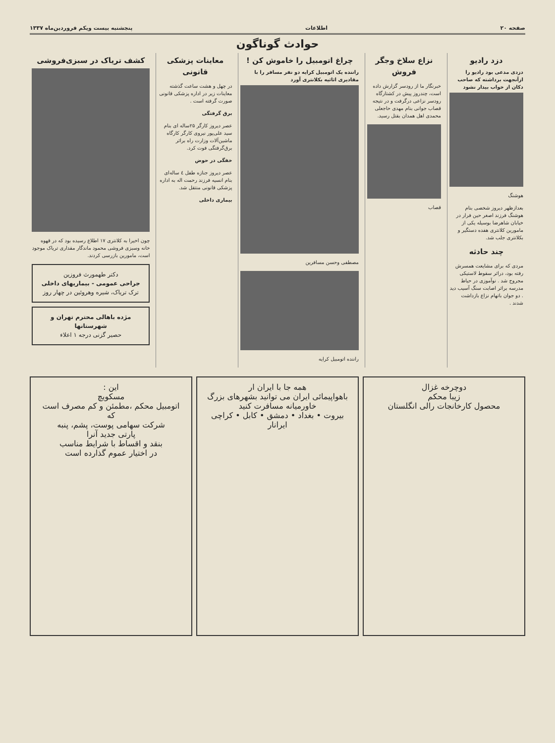صفحه ۲۰ اطلاعات پنجشنبه بیست ویکم فروردین‌ماه ۱۳۳۷
حوادث گوناگون
دزد رادیو
دزدی مدعی بود رادیو را ازآنجهت برداشته که صاحب دکان از خواب بیدار نشود
هوشنگ
بعدازظهر دیروز شخصی بنام هوشنگ فرزند اصغر حین فرار در خیابان شاهرضا بوسیله یکی از مامورین کلانتری هفده دستگیر و بکلانتری جلب شد.
چند حادثه
مردی که برای مشایعت همسرش رفته بود، دراثر سقوط لاستیکی مجروح شد . نوآموزی در حیاط مدرسه براثر اصابت سنگ آسیب دید . دو جوان باتهام نزاع بازداشت شدند .
نزاع سلاخ وجگر فروش
خبرنگار ما از رودسر گزارش داده است، چندروز پیش در کشتارگاه رودسر نزاعی درگرفت و در نتیجه قصاب جوانی بنام مهدی حاجعلی محمدی اهل همدان بقتل رسید.
قصاب
چراغ اتومبیل را خاموش کن !
راننده یک اتومبیل کرایه دو نفر مسافر را با مقادیری اثاثیه بکلانتری آورد
مصطفی وحسن مسافرین
راننده اتومبیل کرایه
معاینات پزشکی قانونی
در چهل و هشت ساعت گذشته معاینات زیر در اداره پزشکی قانونی صورت گرفته است .
برق گرفتگی
عصر دیروز کارگر ۲۵ساله ای بنام سید علی‌پور نیروی کارگر کارگاه ماشین‌آلات وزارت راه براثر برق‌گرفتگی فوت کرد.
خفگی در حوض
عصر دیروز جنازه طفل ٤ ساله‌ای بنام انسیه فرزند رحمت اله به اداره پزشکی قانونی منتقل شد.
بیماری داخلی
کشف تریاک در سبزی‌فروشی
چون اخیرا به کلانتری ۱۷ اطلاع رسیده بود که در قهوه خانه وسبزی فروشی محمود ماندگار مقداری تریاک موجود است، مامورین بازرسی کردند.
دکتر طهمورث فروزین
جراحی عمومی - بیماریهای داخلی
ترک تریاک، شیره وهروئین در چهار روز
مژده باهالی محترم تهران و شهرستانها
حصیر گزنی درجه ۱ اعلاء
دوچرخه غزال
زیبا محکم
محصول کارخانجات رالی انگلستان
همه جا با ایران ار
باهواپیمائی ایران می توانید بشهرهای بزرگ خاورمیانه مسافرت کنید
بیروت • بغداد • دمشق • کابل • کراچی
ایرانار
این :
مسکویچ
اتومبیل محکم ،مطمئن و کم مصرف است
که
شرکت سهامی پوست، پشم، پنبه
پارتی جدید آنرا
بنقد و اقساط با شرایط مناسب
در اختیار عموم گذارده است